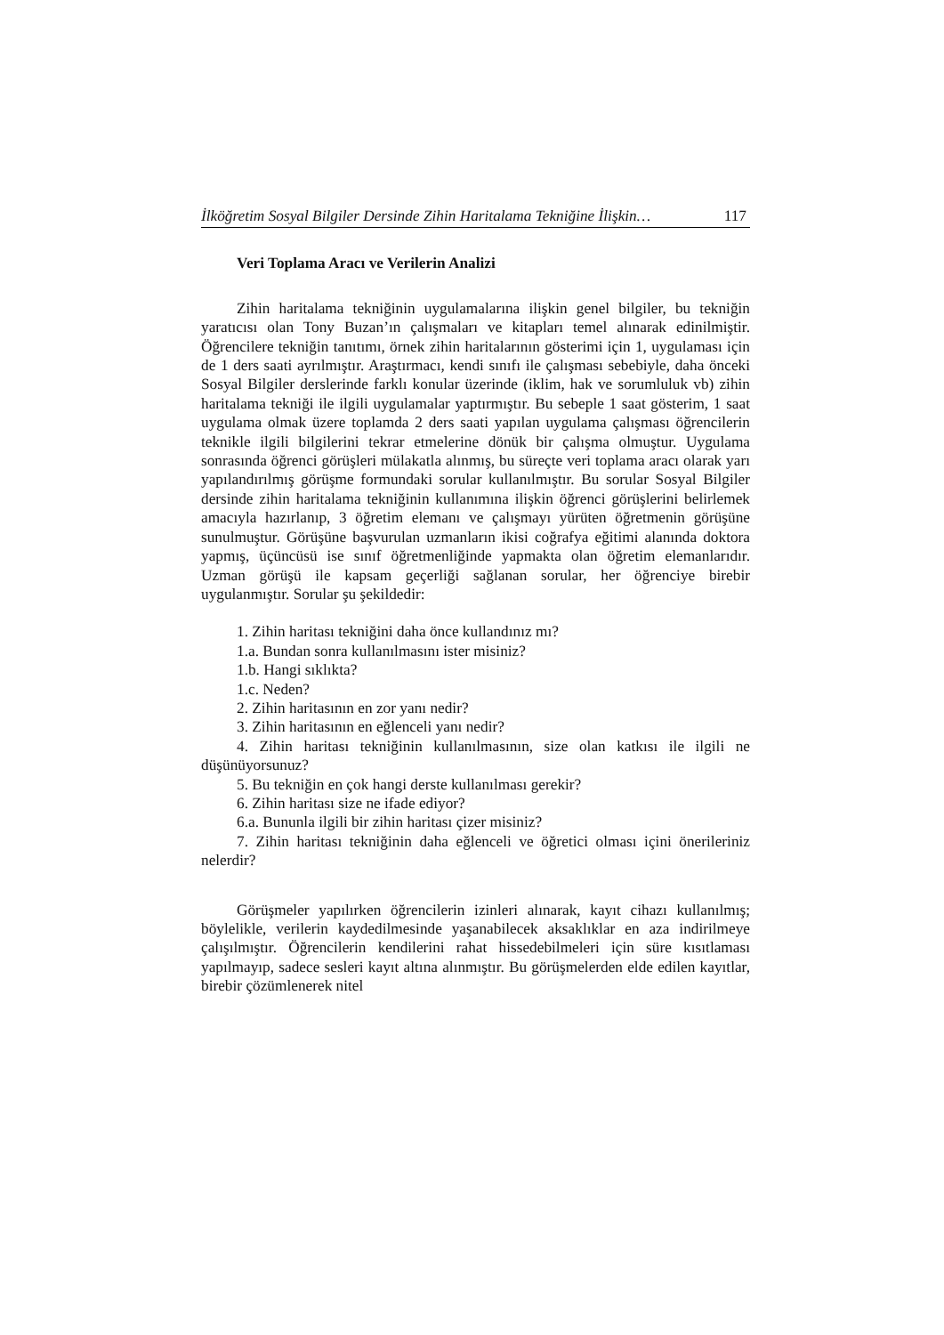İlköğretim Sosyal Bilgiler Dersinde Zihin Haritalama Tekniğine İlişkin… 117
Veri Toplama Aracı ve Verilerin Analizi
Zihin haritalama tekniğinin uygulamalarına ilişkin genel bilgiler, bu tekniğin yaratıcısı olan Tony Buzan’ın çalışmaları ve kitapları temel alınarak edinilmiştir. Öğrencilere tekniğin tanıtımı, örnek zihin haritalarının gösterimi için 1, uygulaması için de 1 ders saati ayrılmıştır. Araştırmacı, kendi sınıfı ile çalışması sebebiyle, daha önceki Sosyal Bilgiler derslerinde farklı konular üzerinde (iklim, hak ve sorumluluk vb) zihin haritalama tekniği ile ilgili uygulamalar yaptırmıştır. Bu sebeple 1 saat gösterim, 1 saat uygulama olmak üzere toplamda 2 ders saati yapılan uygulama çalışması öğrencilerin teknikle ilgili bilgilerini tekrar etmelerine dönük bir çalışma olmuştur. Uygulama sonrasında öğrenci görüşleri mülakatla alınmış, bu süreçte veri toplama aracı olarak yarı yapılandırılmış görüşme formundaki sorular kullanılmıştır. Bu sorular Sosyal Bilgiler dersinde zihin haritalama tekniğinin kullanımına ilişkin öğrenci görüşlerini belirlemek amacıyla hazırlanıp, 3 öğretim elemanı ve çalışmayı yürüten öğretmenin görüşüne sunulmuştur. Görüşüne başvurulan uzmanların ikisi coğrafya eğitimi alanında doktora yapmış, üçüncüsü ise sınıf öğretmenliğinde yapmakta olan öğretim elemanlarıdır. Uzman görüşü ile kapsam geçerliği sağlanan sorular, her öğrenciye birebir uygulanmıştır. Sorular şu şekildedir:
1. Zihin haritası tekniğini daha önce kullandınız mı?
1.a. Bundan sonra kullanılmasını ister misiniz?
1.b. Hangi sıklıkta?
1.c. Neden?
2. Zihin haritasının en zor yanı nedir?
3. Zihin haritasının en eğlenceli yanı nedir?
4. Zihin haritası tekniğinin kullanılmasının, size olan katkısı ile ilgili ne düşünüyorsunuz?
5. Bu tekniğin en çok hangi derste kullanılması gerekir?
6. Zihin haritası size ne ifade ediyor?
6.a. Bununla ilgili bir zihin haritası çizer misiniz?
7. Zihin haritası tekniğinin daha eğlenceli ve öğretici olması içini önerileriniz nelerdir?
Görüşmeler yapılırken öğrencilerin izinleri alınarak, kayıt cihazı kullanılmış; böylelikle, verilerin kaydedilmesinde yaşanabilecek aksaklıklar en aza indirilmeye çalışılmıştır. Öğrencilerin kendilerini rahat hissedebilmeleri için süre kısıtlaması yapılmayıp, sadece sesleri kayıt altına alınmıştır. Bu görüşmelerden elde edilen kayıtlar, birebir çözümlenerek nitel